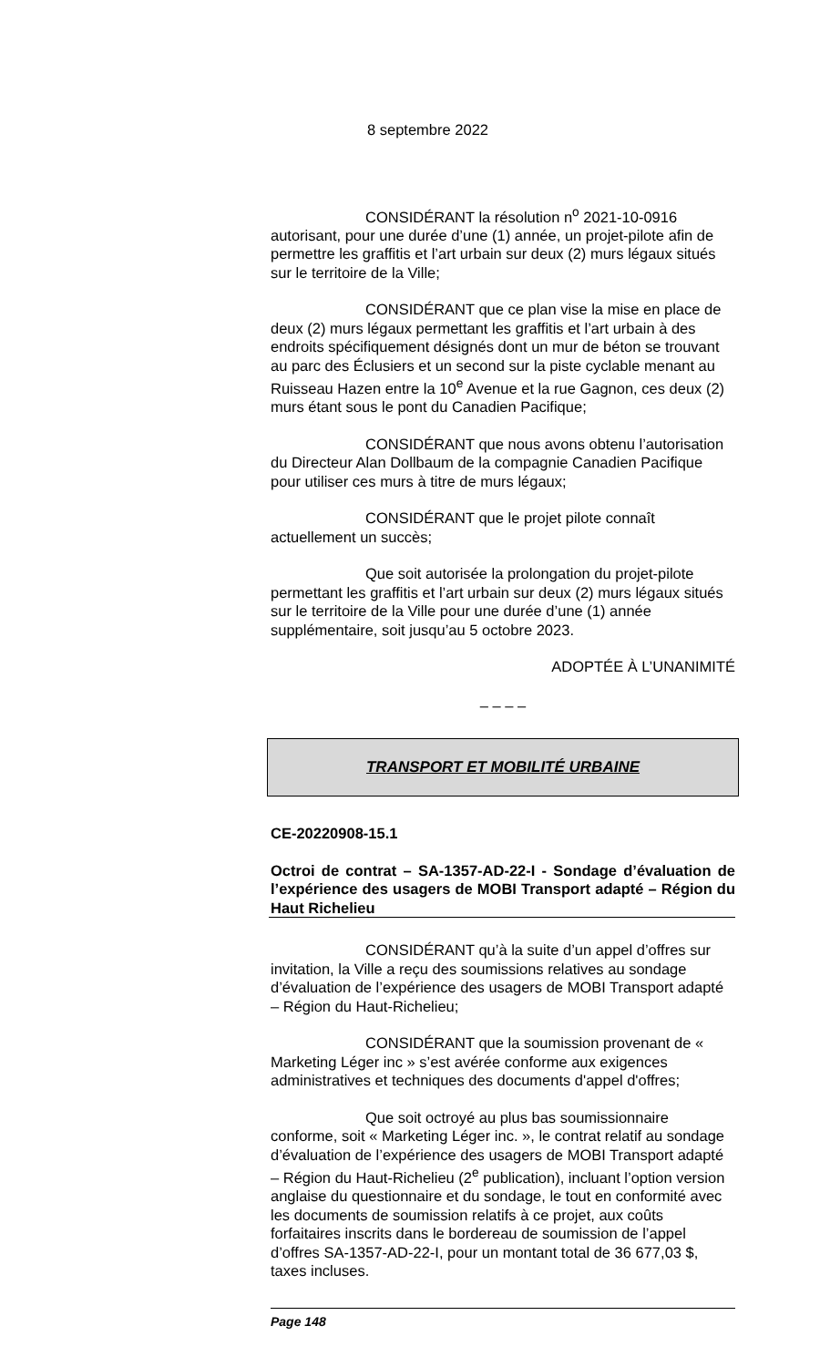8 septembre 2022
CONSIDÉRANT la résolution n<sup>o</sup> 2021-10-0916 autorisant, pour une durée d’une (1) année, un projet-pilote afin de permettre les graffitis et l’art urbain sur deux (2) murs légaux situés sur le territoire de la Ville;
CONSIDÉRANT que ce plan vise la mise en place de deux (2) murs légaux permettant les graffitis et l’art urbain à des endroits spécifiquement désignés dont un mur de béton se trouvant au parc des Éclusiers et un second sur la piste cyclable menant au Ruisseau Hazen entre la 10<sup>e</sup> Avenue et la rue Gagnon, ces deux (2) murs étant sous le pont du Canadien Pacifique;
CONSIDÉRANT que nous avons obtenu l’autorisation du Directeur Alan Dollbaum de la compagnie Canadien Pacifique pour utiliser ces murs à titre de murs légaux;
CONSIDÉRANT que le projet pilote connaît actuellement un succès;
Que soit autorisée la prolongation du projet-pilote permettant les graffitis et l’art urbain sur deux (2) murs légaux situés sur le territoire de la Ville pour une durée d’une (1) année supplémentaire, soit jusqu’au 5 octobre 2023.
ADOPTÉE À L’UNANIMITÉ
– – – –
TRANSPORT ET MOBILITÉ URBAINE
CE-20220908-15.1
Octroi de contrat – SA-1357-AD-22-I - Sondage d’évaluation de l’expérience des usagers de MOBI Transport adapté – Région du Haut Richelieu
CONSIDÉRANT qu’à la suite d’un appel d’offres sur invitation, la Ville a reçu des soumissions relatives au sondage d’évaluation de l’expérience des usagers de MOBI Transport adapté – Région du Haut-Richelieu;
CONSIDÉRANT que la soumission provenant de « Marketing Léger inc » s’est avérée conforme aux exigences administratives et techniques des documents d'appel d'offres;
Que soit octroyé au plus bas soumissionnaire conforme, soit « Marketing Léger inc. », le contrat relatif au sondage d’évaluation de l’expérience des usagers de MOBI Transport adapté – Région du Haut-Richelieu (2<sup>e</sup> publication), incluant l’option version anglaise du questionnaire et du sondage, le tout en conformité avec les documents de soumission relatifs à ce projet, aux coûts forfaitaires inscrits dans le bordereau de soumission de l’appel d’offres SA-1357-AD-22-I, pour un montant total de 36 677,03 $, taxes incluses.
Page 148